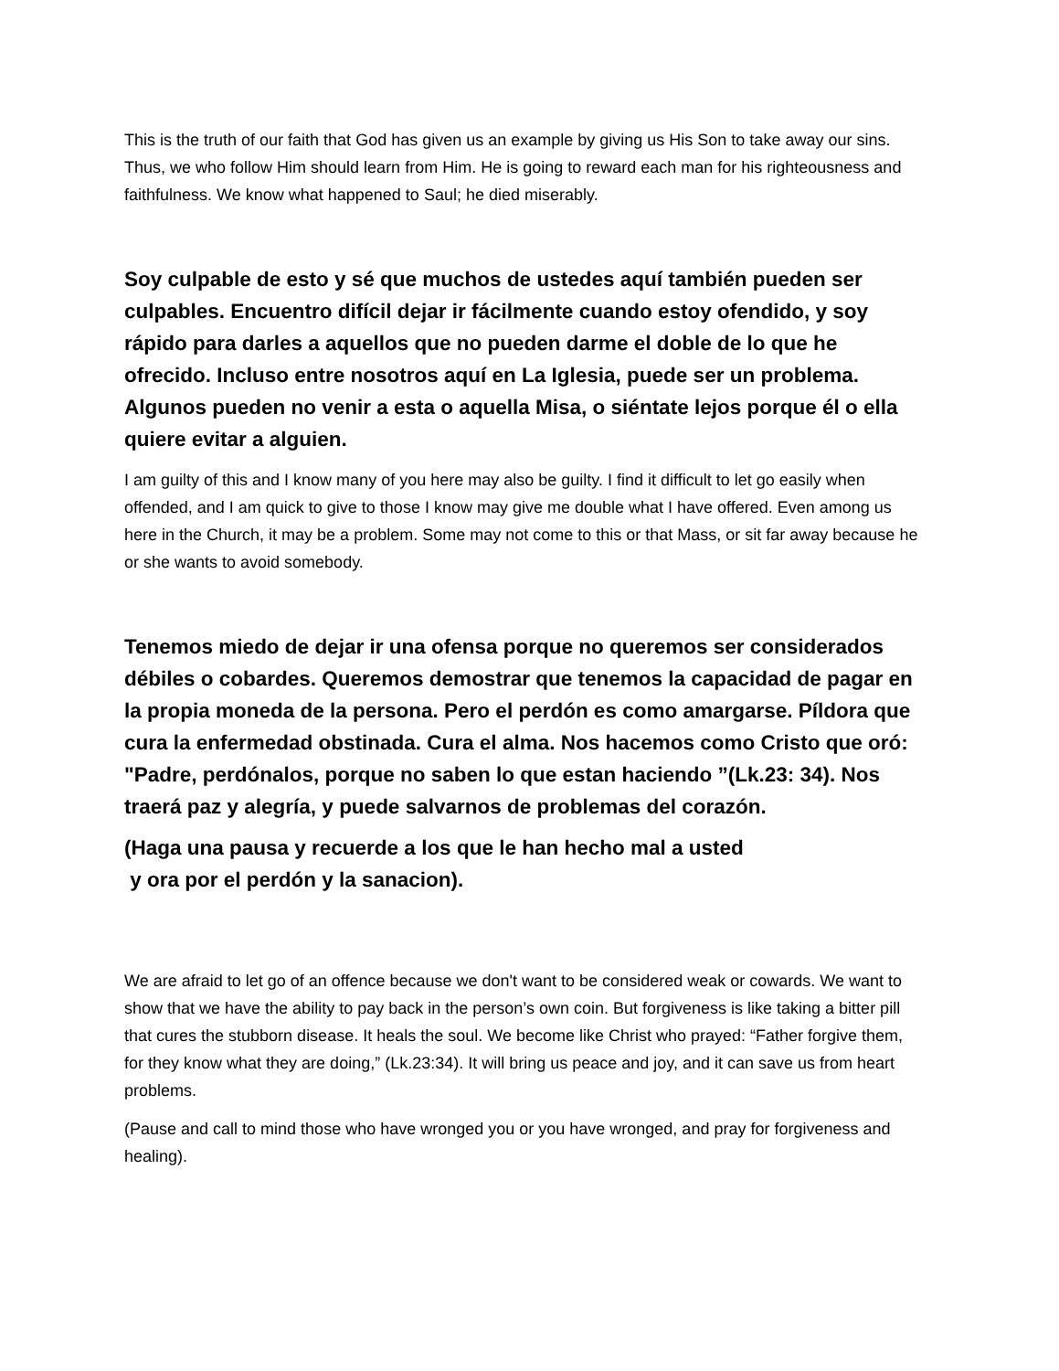This is the truth of our faith that God has given us an example by giving us His Son to take away our sins. Thus, we who follow Him should learn from Him. He is going to reward each man for his righteousness and faithfulness. We know what happened to Saul; he died miserably.
Soy culpable de esto y sé que muchos de ustedes aquí también pueden ser culpables. Encuentro difícil dejar ir fácilmente cuando estoy ofendido, y soy rápido para darles a aquellos que no pueden darme el doble de lo que he ofrecido. Incluso entre nosotros aquí en La Iglesia, puede ser un problema. Algunos pueden no venir a esta o aquella Misa, o siéntate lejos porque él o ella quiere evitar a alguien.
I am guilty of this and I know many of you here may also be guilty. I find it difficult to let go easily when offended, and I am quick to give to those I know may give me double what I have offered. Even among us here in the Church, it may be a problem. Some may not come to this or that Mass, or sit far away because he or she wants to avoid somebody.
Tenemos miedo de dejar ir una ofensa porque no queremos ser considerados débiles o cobardes. Queremos demostrar que tenemos la capacidad de pagar en la propia moneda de la persona. Pero el perdón es como amargarse. Píldora que cura la enfermedad obstinada. Cura el alma. Nos hacemos como Cristo que oró: "Padre, perdónalos, porque no saben lo que estan haciendo ”(Lk.23: 34). Nos traerá paz y alegría, y puede salvarnos de problemas del corazón.
(Haga una pausa y recuerde a los que le han hecho mal a usted
y ora por el perdón y la sanacion).
We are afraid to let go of an offence because we don't want to be considered weak or cowards. We want to show that we have the ability to pay back in the person’s own coin. But forgiveness is like taking a bitter pill that cures the stubborn disease. It heals the soul. We become like Christ who prayed: “Father forgive them, for they know what they are doing,” (Lk.23:34). It will bring us peace and joy, and it can save us from heart problems.
(Pause and call to mind those who have wronged you or you have wronged, and pray for forgiveness and healing).